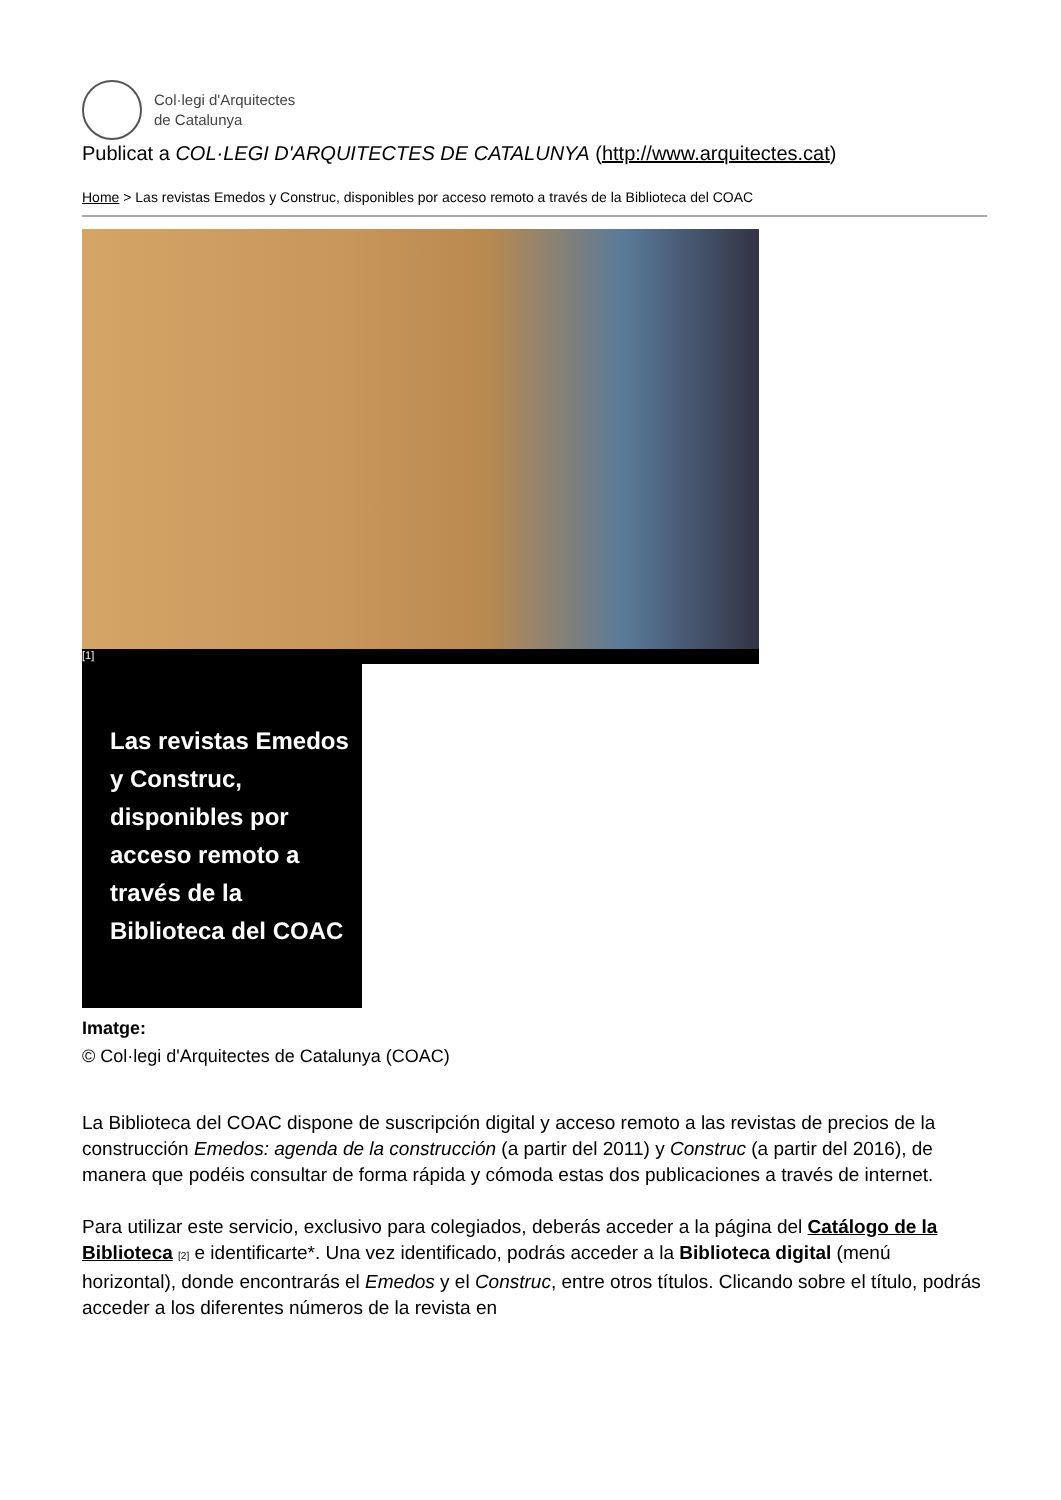Col·legi d'Arquitectes
de Catalunya
Publicat a COL·LEGI D'ARQUITECTES DE CATALUNYA (http://www.arquitectes.cat)
Home > Las revistas Emedos y Construc, disponibles por acceso remoto a través de la Biblioteca del COAC
[1]
Las revistas Emedos y Construc, disponibles por acceso remoto a través de la Biblioteca del COAC
Imatge:
© Col·legi d'Arquitectes de Catalunya (COAC)
La Biblioteca del COAC dispone de suscripción digital y acceso remoto a las revistas de precios de la construcción Emedos: agenda de la construcción (a partir del 2011) y Construc (a partir del 2016), de manera que podéis consultar de forma rápida y cómoda estas dos publicaciones a través de internet.
Para utilizar este servicio, exclusivo para colegiados, deberás acceder a la página del Catálogo de la Biblioteca [2] e identificarte*. Una vez identificado, podrás acceder a la Biblioteca digital (menú horizontal), donde encontrarás el Emedos y el Construc, entre otros títulos. Clicando sobre el título, podrás acceder a los diferentes números de la revista en